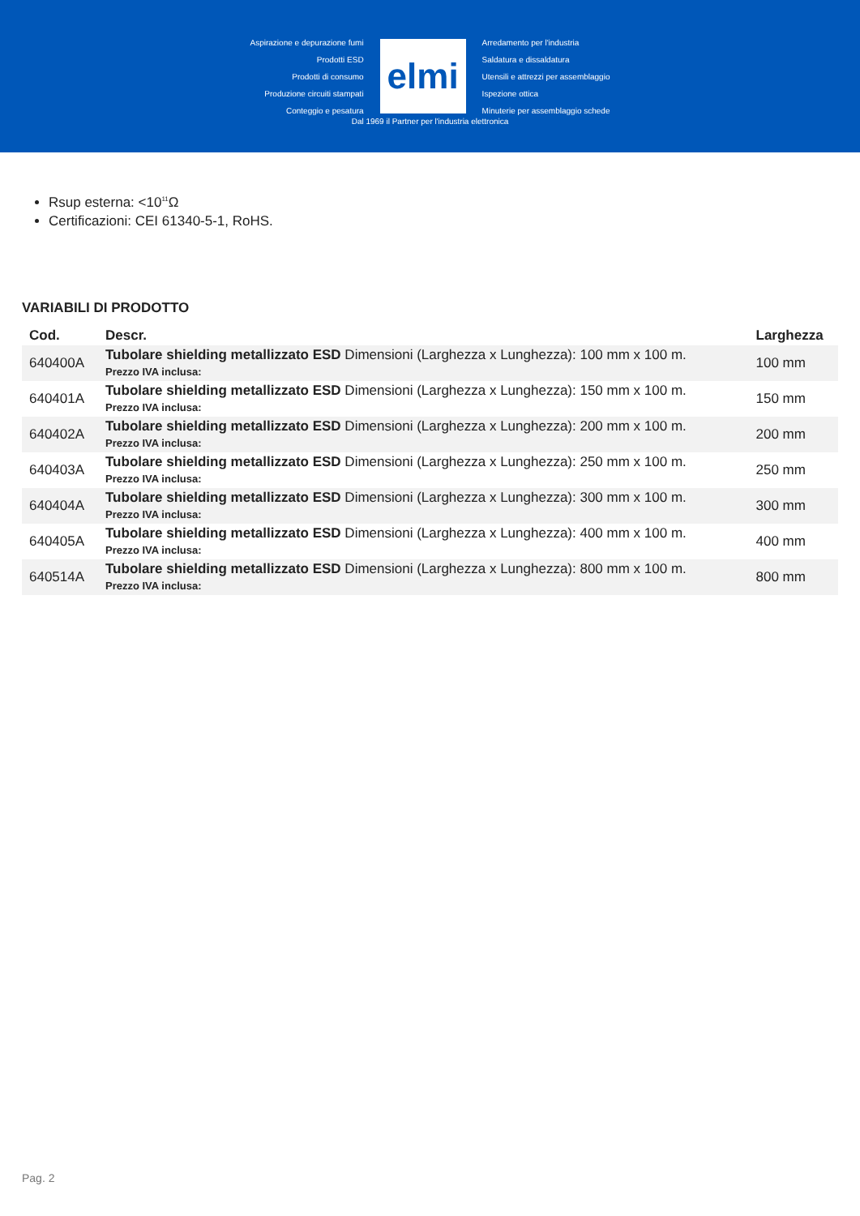Aspirazione e depurazione fumi
Prodotti ESD
Prodotti di consumo
Produzione circuiti stampati
Conteggio e pesatura
elmi
Arredamento per l'industria
Saldatura e dissaldatura
Utensili e attrezzi per assemblaggio
Ispezione ottica
Minuterie per assemblaggio schede
Dal 1969 il Partner per l'industria elettronica
Rsup esterna: <10<sup>11</sup>Ω
Certificazioni: CEI 61340-5-1, RoHS.
VARIABILI DI PRODOTTO
| Cod. | Descr. | Larghezza |
| --- | --- | --- |
| 640400A | Tubolare shielding metallizzato ESD Dimensioni (Larghezza x Lunghezza): 100 mm x 100 m. Prezzo IVA inclusa: | 100 mm |
| 640401A | Tubolare shielding metallizzato ESD Dimensioni (Larghezza x Lunghezza): 150 mm x 100 m. Prezzo IVA inclusa: | 150 mm |
| 640402A | Tubolare shielding metallizzato ESD Dimensioni (Larghezza x Lunghezza): 200 mm x 100 m. Prezzo IVA inclusa: | 200 mm |
| 640403A | Tubolare shielding metallizzato ESD Dimensioni (Larghezza x Lunghezza): 250 mm x 100 m. Prezzo IVA inclusa: | 250 mm |
| 640404A | Tubolare shielding metallizzato ESD Dimensioni (Larghezza x Lunghezza): 300 mm x 100 m. Prezzo IVA inclusa: | 300 mm |
| 640405A | Tubolare shielding metallizzato ESD Dimensioni (Larghezza x Lunghezza): 400 mm x 100 m. Prezzo IVA inclusa: | 400 mm |
| 640514A | Tubolare shielding metallizzato ESD Dimensioni (Larghezza x Lunghezza): 800 mm x 100 m. Prezzo IVA inclusa: | 800 mm |
Pag. 2